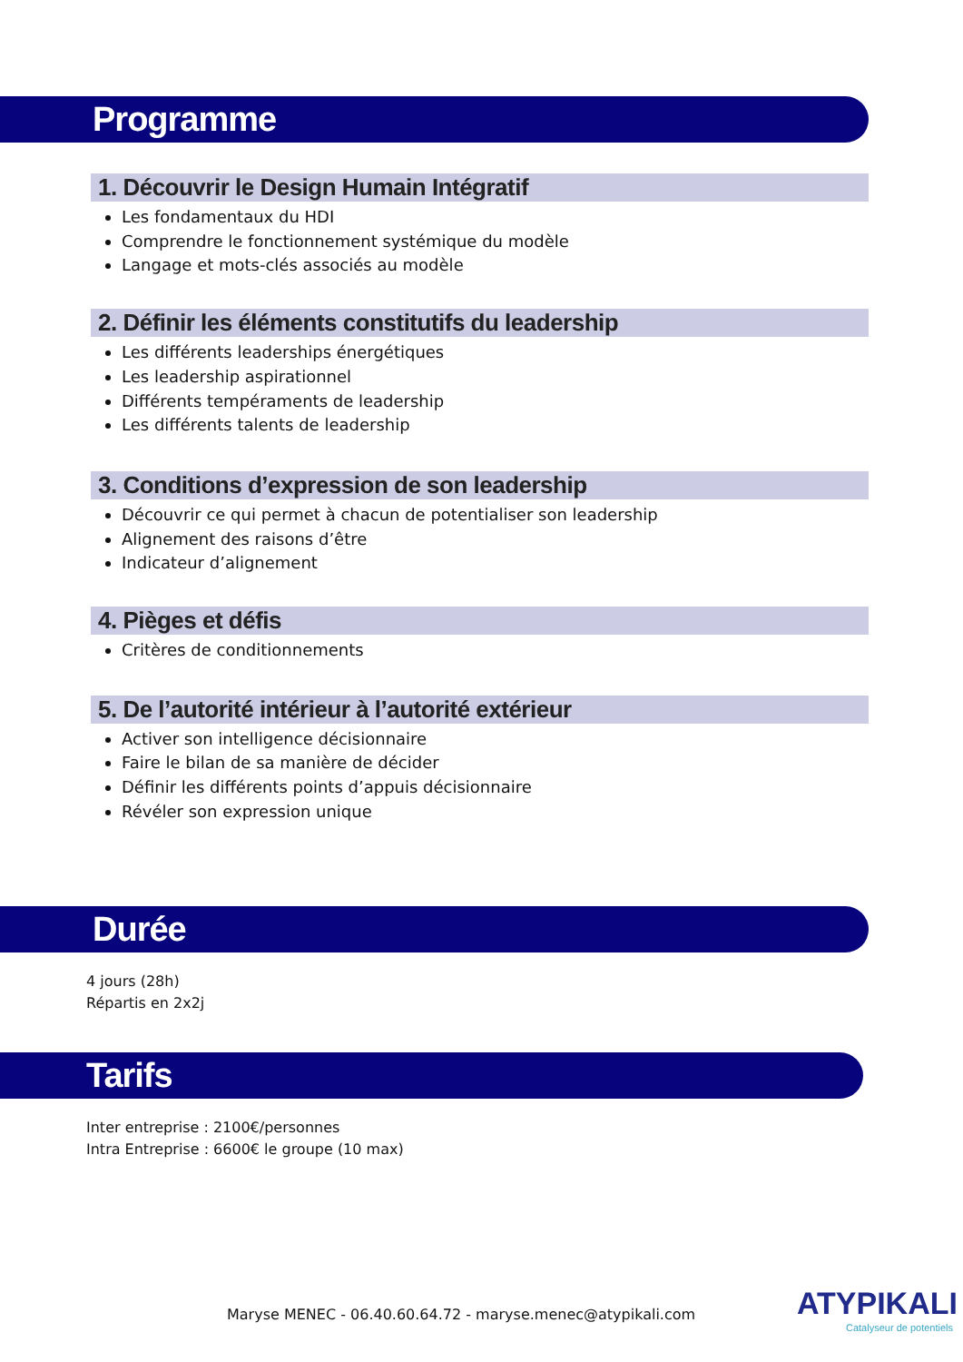Programme
1. Découvrir le Design Humain Intégratif
Les fondamentaux du HDI
Comprendre le fonctionnement systémique du modèle
Langage et mots-clés associés au modèle
2. Définir les éléments constitutifs du leadership
Les différents leaderships énergétiques
Les leadership aspirationnel
Différents tempéraments de leadership
Les différents talents de leadership
3. Conditions d’expression de son leadership
Découvrir ce qui permet à chacun de potentialiser son leadership
Alignement des raisons d’être
Indicateur d’alignement
4. Pièges et défis
Critères de conditionnements
5. De l’autorité intérieur à l’autorité extérieur
Activer son intelligence décisionnaire
Faire le bilan de sa manière de décider
Définir les différents points d’appuis décisionnaire
Révéler son expression unique
Durée
4 jours (28h)
Répartis en 2x2j
Tarifs
Inter entreprise : 2100€/personnes
Intra Entreprise : 6600€ le groupe (10 max)
Maryse MENEC - 06.40.60.64.72 - maryse.menec@atypikali.com
ATYPIKALI
Catalyseur de potentiels